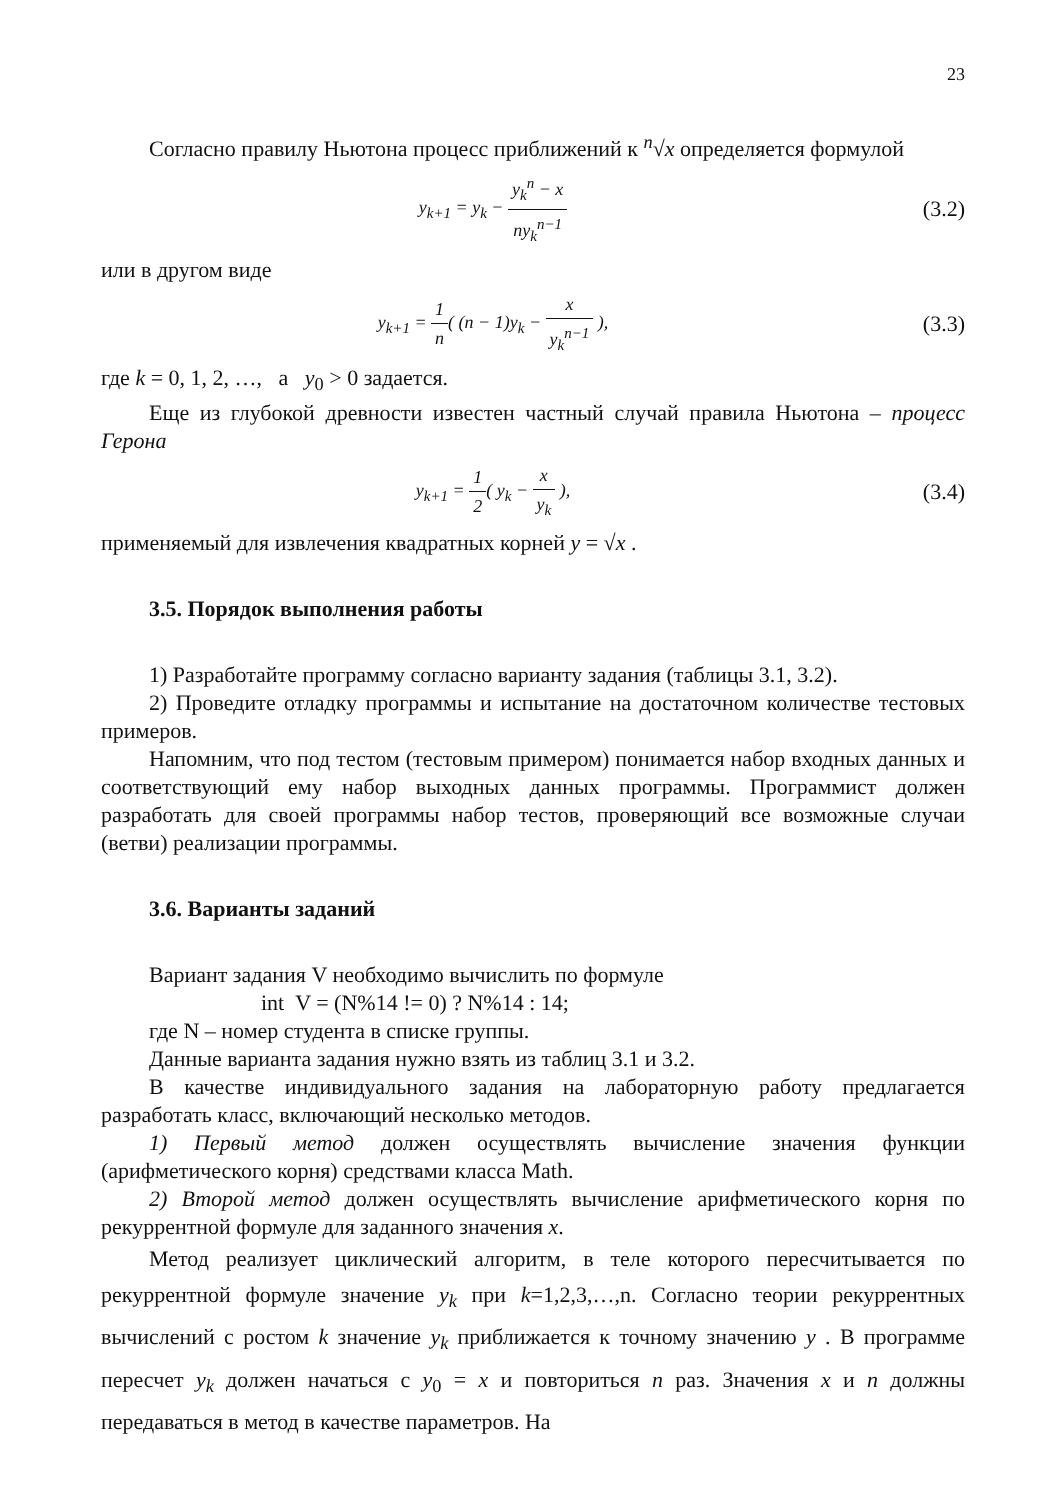23
Согласно правилу Ньютона процесс приближений к <sup>n</sup>√x определяется формулой
y<sub>k+1</sub> = y<sub>k</sub> − y<sub>k</sub><sup>n</sup> − x ny<sub>k</sub><sup>n−1</sup>
(3.2)
или в другом виде
y<sub>k+1</sub> = 1 n( (n − 1)y<sub>k</sub> − x y<sub>k</sub><sup>n−1</sup> ),
(3.3)
где k = 0, 1, 2, …, а y<sub>0</sub> > 0 задается.
Еще из глубокой древности известен частный случай правила Ньютона – процесс Герона
y<sub>k+1</sub> = 1 2( y<sub>k</sub> − x y<sub>k</sub> ),
(3.4)
применяемый для извлечения квадратных корней y = √x .
3.5. Порядок выполнения работы
1) Разработайте программу согласно варианту задания (таблицы 3.1, 3.2).
2) Проведите отладку программы и испытание на достаточном количестве тестовых примеров.
Напомним, что под тестом (тестовым примером) понимается набор входных данных и соответствующий ему набор выходных данных программы. Программист должен разработать для своей программы набор тестов, проверяющий все возможные случаи (ветви) реализации программы.
3.6. Варианты заданий
Вариант задания V необходимо вычислить по формуле
int V = (N%14 != 0) ? N%14 : 14;
где N – номер студента в списке группы.
Данные варианта задания нужно взять из таблиц 3.1 и 3.2.
В качестве индивидуального задания на лабораторную работу предлагается разработать класс, включающий несколько методов.
1) Первый метод должен осуществлять вычисление значения функции (арифметического корня) средствами класса Math.
2) Второй метод должен осуществлять вычисление арифметического корня по рекуррентной формуле для заданного значения x.
Метод реализует циклический алгоритм, в теле которого пересчитывается по рекуррентной формуле значение y<sub>k</sub> при k=1,2,3,…,n. Согласно теории рекуррентных вычислений с ростом k значение y<sub>k</sub> приближается к точному значению y . В программе пересчет y<sub>k</sub> должен начаться с y<sub>0</sub> = x и повториться n раз. Значения x и n должны передаваться в метод в качестве параметров. На